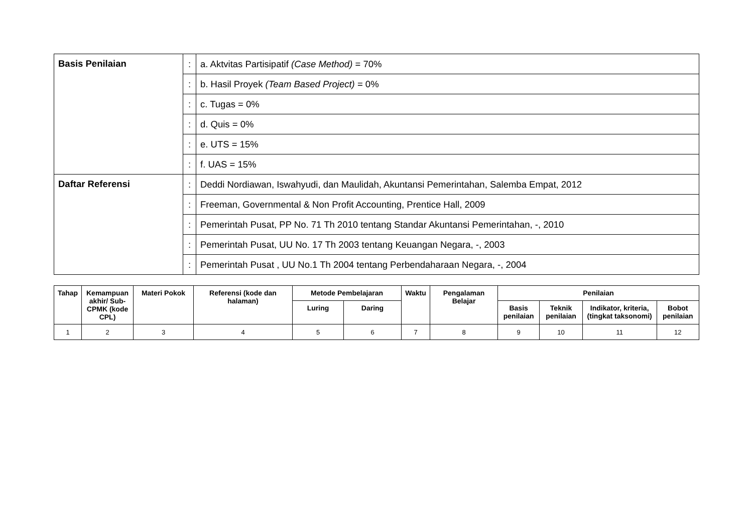| Basis Penilaian | : | a. Aktvitas Partisipatif (Case Method) = 70% |
| | : | b. Hasil Proyek (Team Based Project) = 0% |
| | : | c. Tugas = 0% |
| | : | d. Quis = 0% |
| | : | e. UTS = 15% |
| | : | f. UAS = 15% |
| Daftar Referensi | : | Deddi Nordiawan, Iswahyudi, dan Maulidah, Akuntansi Pemerintahan, Salemba Empat, 2012 |
| | : | Freeman, Governmental & Non Profit Accounting, Prentice Hall, 2009 |
| | : | Pemerintah Pusat, PP No. 71 Th 2010 tentang Standar Akuntansi Pemerintahan, -, 2010 |
| | : | Pemerintah Pusat, UU No. 17 Th 2003 tentang Keuangan Negara, -, 2003 |
| | : | Pemerintah Pusat , UU No.1 Th 2004 tentang Perbendaharaan Negara, -, 2004 |
| Tahap | Kemampuan akhir/ Sub-CPMK (kode CPL) | Materi Pokok | Referensi (kode dan halaman) | Metode Pembelajaran | | Waktu | Pengalaman Belajar | Penilaian | | | |
| --- | --- | --- | --- | --- | --- | --- | --- | --- | --- | --- | --- |
| | | | | Luring | Daring | | | Basis penilaian | Teknik penilaian | Indikator, kriteria, (tingkat taksonomi) | Bobot penilaian |
| 1 | 2 | 3 | 4 | 5 | 6 | 7 | 8 | 9 | 10 | 11 | 12 |